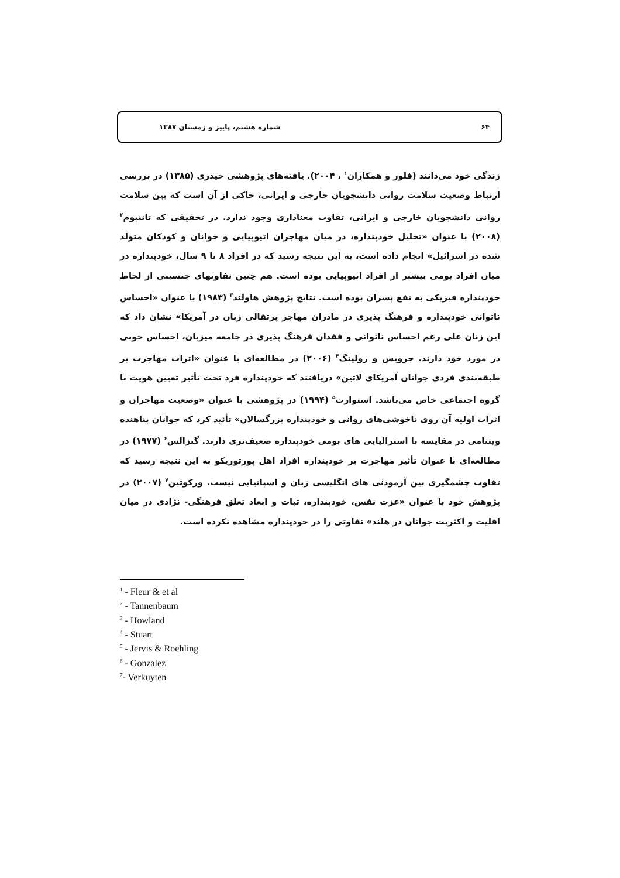۶۴ شماره هشتم، پاییز و زمستان ۱۳۸۷
زندگی خود می‌دانند (فلور و همکاران<sup>۱</sup> ، ۲۰۰۴). یافته‌های پژوهشی حیدری (۱۳۸۵) در بررسی ارتباط وضعیت سلامت روانی دانشجویان خارجی و ایرانی، حاکی از آن است که بین سلامت روانی دانشجویان خارجی و ایرانی، تفاوت معناداری وجود ندارد. در تحقیقی که تاننبوم<sup>۲</sup> (۲۰۰۸) با عنوان «تحلیل خودپنداره، در میان مهاجران اتیوپیایی و جوانان و کودکان متولد شده در اسرائیل» انجام داده است، به این نتیجه رسید که در افراد ۸ تا ۹ سال، خودپنداره در میان افراد بومی بیشتر از افراد اتیوپیایی بوده است. هم چنین تفاوتهای جنسیتی از لحاظ خودپنداره فیزیکی به نفع پسران بوده است. نتایج پژوهش هاولند<sup>۳</sup> (۱۹۸۳) با عنوان «احساس ناتوانی خودپنداره و فرهنگ پذیری در مادران مهاجر پرتقالی زبان در آمریکا» نشان داد که این زنان علی رغم احساس ناتوانی و فقدان فرهنگ پذیری در جامعه میزبان، احساس خوبی در مورد خود دارند. جرویس و رولینگ<sup>۴</sup> (۲۰۰۶) در مطالعه‌ای با عنوان «اثرات مهاجرت بر طبقه‌بندی فردی جوانان آمریکای لاتین» دریافتند که خودپنداره فرد تحت تأثیر تعیین هویت با گروه اجتماعی خاص می‌باشد. استوارت<sup>۵</sup> (۱۹۹۴) در پژوهشی با عنوان «وضعیت مهاجران و اثرات اولیه آن روی ناخوشی‌های روانی و خودپنداره بزرگسالان» تأئید کرد که جوانان پناهنده ویتنامی در مقایسه با استرالیایی های بومی خودپنداره ضعیف‌تری دارند. گنزالس<sup>۶</sup> (۱۹۷۷) در مطالعه‌ای با عنوان تأثیر مهاجرت بر خودپنداره افراد اهل پورتوریکو به این نتیجه رسید که تفاوت چشمگیری بین آزمودنی های انگلیسی زبان و اسپانیایی نیست. ورکوتین<sup>۷</sup> (۲۰۰۷) در پژوهش خود با عنوان «عزت نفس، خودپنداره، ثبات و ابعاد تعلق فرهنگی- نژادی در میان اقلیت و اکثریت جوانان در هلند» تفاوتی را در خودپنداره مشاهده نکرده است.
<sup>1</sup> - Fleur & et al
<sup>2</sup> - Tannenbaum
<sup>3</sup> - Howland
<sup>4</sup> - Stuart
<sup>5</sup> - Jervis & Roehling
<sup>6</sup> - Gonzalez
<sup>7</sup>- Verkuyten